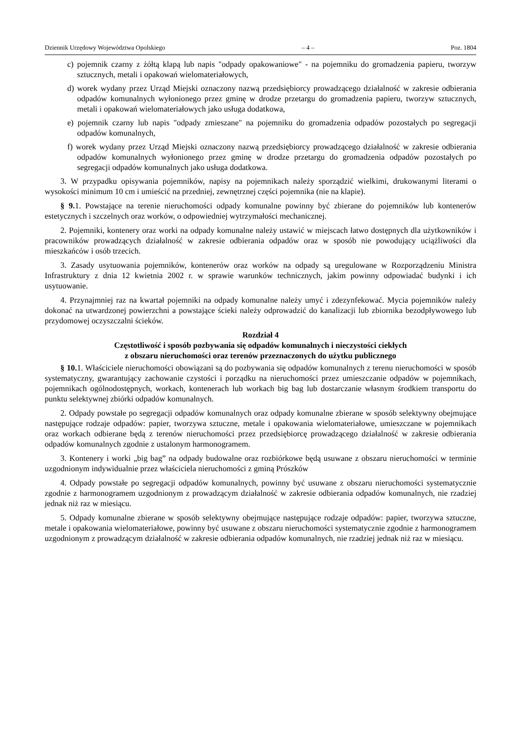Dziennik Urzędowy Województwa Opolskiego – 4 – Poz. 1804
c) pojemnik czarny z żółtą klapą lub napis "odpady opakowaniowe" - na pojemniku do gromadzenia papieru, tworzyw sztucznych, metali i opakowań wielomateriałowych,
d) worek wydany przez Urząd Miejski oznaczony nazwą przedsiębiorcy prowadzącego działalność w zakresie odbierania odpadów komunalnych wyłonionego przez gminę w drodze przetargu do gromadzenia papieru, tworzyw sztucznych, metali i opakowań wielomateriałowych jako usługa dodatkowa,
e) pojemnik czarny lub napis "odpady zmieszane" na pojemniku do gromadzenia odpadów pozostałych po segregacji odpadów komunalnych,
f) worek wydany przez Urząd Miejski oznaczony nazwą przedsiębiorcy prowadzącego działalność w zakresie odbierania odpadów komunalnych wyłonionego przez gminę w drodze przetargu do gromadzenia odpadów pozostałych po segregacji odpadów komunalnych jako usługa dodatkowa.
3. W przypadku opisywania pojemników, napisy na pojemnikach należy sporządzić wielkimi, drukowanymi literami o wysokości minimum 10 cm i umieścić na przedniej, zewnętrznej części pojemnika (nie na klapie).
§ 9. 1. Powstające na terenie nieruchomości odpady komunalne powinny być zbierane do pojemników lub kontenerów estetycznych i szczelnych oraz worków, o odpowiedniej wytrzymałości mechanicznej.
2. Pojemniki, kontenery oraz worki na odpady komunalne należy ustawić w miejscach łatwo dostępnych dla użytkowników i pracowników prowadzących działalność w zakresie odbierania odpadów oraz w sposób nie powodujący uciążliwości dla mieszkańców i osób trzecich.
3. Zasady usytuowania pojemników, kontenerów oraz worków na odpady są uregulowane w Rozporządzeniu Ministra Infrastruktury z dnia 12 kwietnia 2002 r. w sprawie warunków technicznych, jakim powinny odpowiadać budynki i ich usytuowanie.
4. Przynajmniej raz na kwartał pojemniki na odpady komunalne należy umyć i zdezynfekować. Mycia pojemników należy dokonać na utwardzonej powierzchni a powstające ścieki należy odprowadzić do kanalizacji lub zbiornika bezodpływowego lub przydomowej oczyszczalni ścieków.
Rozdział 4
Częstotliwość i sposób pozbywania się odpadów komunalnych i nieczystości ciekłych
z obszaru nieruchomości oraz terenów przeznaczonych do użytku publicznego
§ 10. 1. Właściciele nieruchomości obowiązani są do pozbywania się odpadów komunalnych z terenu nieruchomości w sposób systematyczny, gwarantujący zachowanie czystości i porządku na nieruchomości przez umieszczanie odpadów w pojemnikach, pojemnikach ogólnodostępnych, workach, kontenerach lub workach big bag lub dostarczanie własnym środkiem transportu do punktu selektywnej zbiórki odpadów komunalnych.
2. Odpady powstałe po segregacji odpadów komunalnych oraz odpady komunalne zbierane w sposób selektywny obejmujące następujące rodzaje odpadów: papier, tworzywa sztuczne, metale i opakowania wielomateriałowe, umieszczane w pojemnikach oraz workach odbierane będą z terenów nieruchomości przez przedsiębiorcę prowadzącego działalność w zakresie odbierania odpadów komunalnych zgodnie z ustalonym harmonogramem.
3. Kontenery i worki „big bag” na odpady budowalne oraz rozbiórkowe będą usuwane z obszaru nieruchomości w terminie uzgodnionym indywidualnie przez właściciela nieruchomości z gminą Prószków
4. Odpady powstałe po segregacji odpadów komunalnych, powinny być usuwane z obszaru nieruchomości systematycznie zgodnie z harmonogramem uzgodnionym z prowadzącym działalność w zakresie odbierania odpadów komunalnych, nie rzadziej jednak niż raz w miesiącu.
5. Odpady komunalne zbierane w sposób selektywny obejmujące następujące rodzaje odpadów: papier, tworzywa sztuczne, metale i opakowania wielomateriałowe, powinny być usuwane z obszaru nieruchomości systematycznie zgodnie z harmonogramem uzgodnionym z prowadzącym działalność w zakresie odbierania odpadów komunalnych, nie rzadziej jednak niż raz w miesiącu.